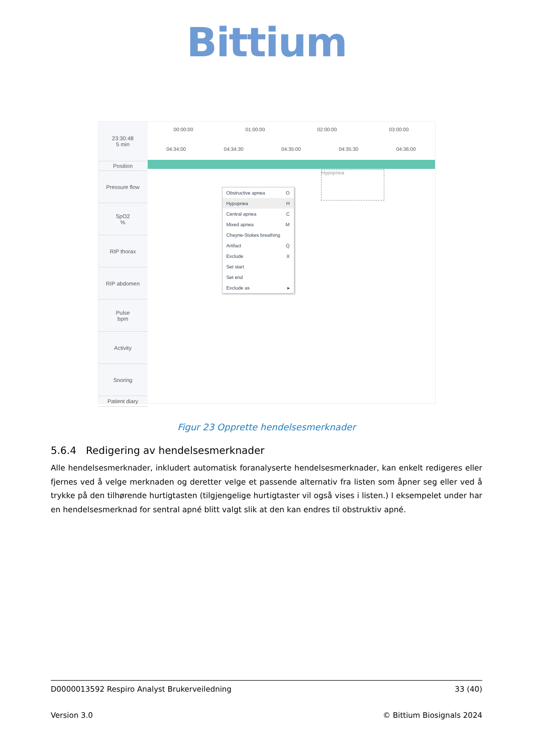Bittium
23:30:48
5 min
Position
Pressure flow
SpO2
%
RIP thorax
RIP abdomen
Pulse
bpm
Activity
Snoring
Patient diary
00:00:00 01:00:00 02:00:00 03:00:00
04:34:00 04:34:30 04:35:00 04:35:30 04:36:00
Hypopnea
Obstructive apnea O
Hypopnea H
Central apnea C
Mixed apnea M
Cheyne-Stokes breathing
Artifact Q
Exclude X
Set start
Set end
Exclude as ▸
Figur 23 Opprette hendelsesmerknader
5.6.4 Redigering av hendelsesmerknader
Alle hendelsesmerknader, inkludert automatisk foranalyserte hendelsesmerknader, kan enkelt redigeres eller fjernes ved å velge merknaden og deretter velge et passende alternativ fra listen som åpner seg eller ved å trykke på den tilhørende hurtigtasten (tilgjengelige hurtigtaster vil også vises i listen.) I eksempelet under har en hendelsesmerknad for sentral apné blitt valgt slik at den kan endres til obstruktiv apné.
D0000013592 Respiro Analyst Brukerveiledning 33 (40)
Version 3.0 © Bittium Biosignals 2024